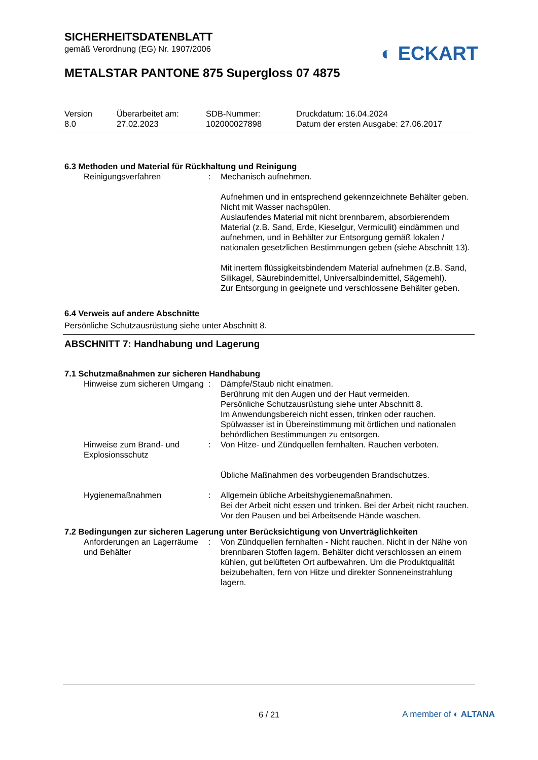SICHERHEITSDATENBLATT
gemäß Verordnung (EG) Nr. 1907/2006
◐ ECKART
METALSTAR PANTONE 875 Supergloss 07 4875
Version
8.0
Überarbeitet am:
27.02.2023
SDB-Nummer:
102000027898
Druckdatum: 16.04.2024
Datum der ersten Ausgabe: 27.06.2017
6.3 Methoden und Material für Rückhaltung und Reinigung
Reinigungsverfahren : Mechanisch aufnehmen.
Aufnehmen und in entsprechend gekennzeichnete Behälter geben.
Nicht mit Wasser nachspülen.
Auslaufendes Material mit nicht brennbarem, absorbierendem Material (z.B. Sand, Erde, Kieselgur, Vermiculit) eindämmen und aufnehmen, und in Behälter zur Entsorgung gemäß lokalen / nationalen gesetzlichen Bestimmungen geben (siehe Abschnitt 13).
Mit inertem flüssigkeitsbindendem Material aufnehmen (z.B. Sand, Silikagel, Säurebindemittel, Universalbindemittel, Sägemehl).
Zur Entsorgung in geeignete und verschlossene Behälter geben.
6.4 Verweis auf andere Abschnitte
Persönliche Schutzausrüstung siehe unter Abschnitt 8.
ABSCHNITT 7: Handhabung und Lagerung
7.1 Schutzmaßnahmen zur sicheren Handhabung
Hinweise zum sicheren Umgang
: Dämpfe/Staub nicht einatmen.
Berührung mit den Augen und der Haut vermeiden.
Persönliche Schutzausrüstung siehe unter Abschnitt 8.
Im Anwendungsbereich nicht essen, trinken oder rauchen.
Spülwasser ist in Übereinstimmung mit örtlichen und nationalen behördlichen Bestimmungen zu entsorgen.
Hinweise zum Brand- und Explosionsschutz
: Von Hitze- und Zündquellen fernhalten. Rauchen verboten.
Übliche Maßnahmen des vorbeugenden Brandschutzes.
Hygienemaßnahmen : Allgemein übliche Arbeitshygienemaßnahmen.
Bei der Arbeit nicht essen und trinken. Bei der Arbeit nicht rauchen. Vor den Pausen und bei Arbeitsende Hände waschen.
7.2 Bedingungen zur sicheren Lagerung unter Berücksichtigung von Unverträglichkeiten
Anforderungen an Lagerräume und Behälter
: Von Zündquellen fernhalten - Nicht rauchen. Nicht in der Nähe von brennbaren Stoffen lagern. Behälter dicht verschlossen an einem kühlen, gut belüfteten Ort aufbewahren. Um die Produktqualität beizubehalten, fern von Hitze und direkter Sonneneinstrahlung lagern.
6 / 21 A member of ◐ ALTANA